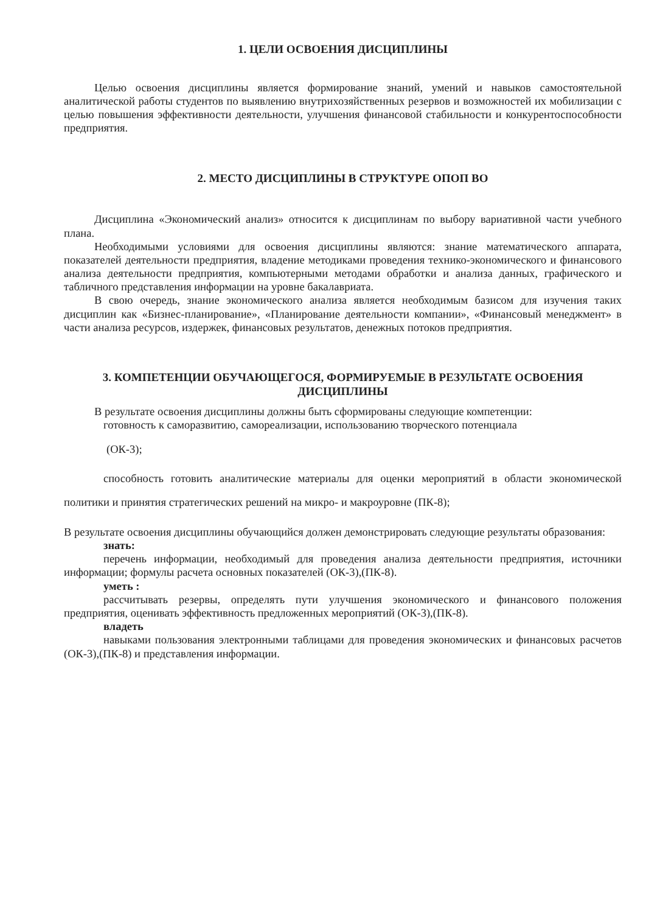1. ЦЕЛИ ОСВОЕНИЯ ДИСЦИПЛИНЫ
Целью освоения дисциплины является формирование знаний, умений и навыков самостоятельной аналитической работы студентов по выявлению внутрихозяйственных резервов и возможностей их мобилизации с целью повышения эффективности деятельности, улучшения финансовой стабильности и конкурентоспособности предприятия.
2. МЕСТО ДИСЦИПЛИНЫ В СТРУКТУРЕ ОПОП ВО
Дисциплина «Экономический анализ» относится к дисциплинам по выбору вариативной части учебного плана.
Необходимыми условиями для освоения дисциплины являются: знание математического аппарата, показателей деятельности предприятия, владение методиками проведения технико-экономического и финансового анализа деятельности предприятия, компьютерными методами обработки и анализа данных, графического и табличного представления информации на уровне бакалавриата.
В свою очередь, знание экономического анализа является необходимым базисом для изучения таких дисциплин как «Бизнес-планирование», «Планирование деятельности компании», «Финансовый менеджмент» в части анализа ресурсов, издержек, финансовых результатов, денежных потоков предприятия.
3. КОМПЕТЕНЦИИ ОБУЧАЮЩЕГОСЯ, ФОРМИРУЕМЫЕ В РЕЗУЛЬТАТЕ ОСВОЕНИЯ ДИСЦИПЛИНЫ
В результате освоения дисциплины должны быть сформированы следующие компетенции:
готовность к саморазвитию, самореализации, использованию творческого потенциала
(ОК-3);
способность готовить аналитические материалы для оценки мероприятий в области экономической политики и принятия стратегических решений на микро- и макроуровне (ПК-8);
В результате освоения дисциплины обучающийся должен демонстрировать следующие результаты образования:
знать:
перечень информации, необходимый для проведения анализа деятельности предприятия, источники информации; формулы расчета основных показателей (ОК-3),(ПК-8).
уметь :
рассчитывать резервы, определять пути улучшения экономического и финансового положения предприятия, оценивать эффективность предложенных мероприятий (ОК-3),(ПК-8).
владеть
навыками пользования электронными таблицами для проведения экономических и финансовых расчетов (ОК-3),(ПК-8) и представления информации.